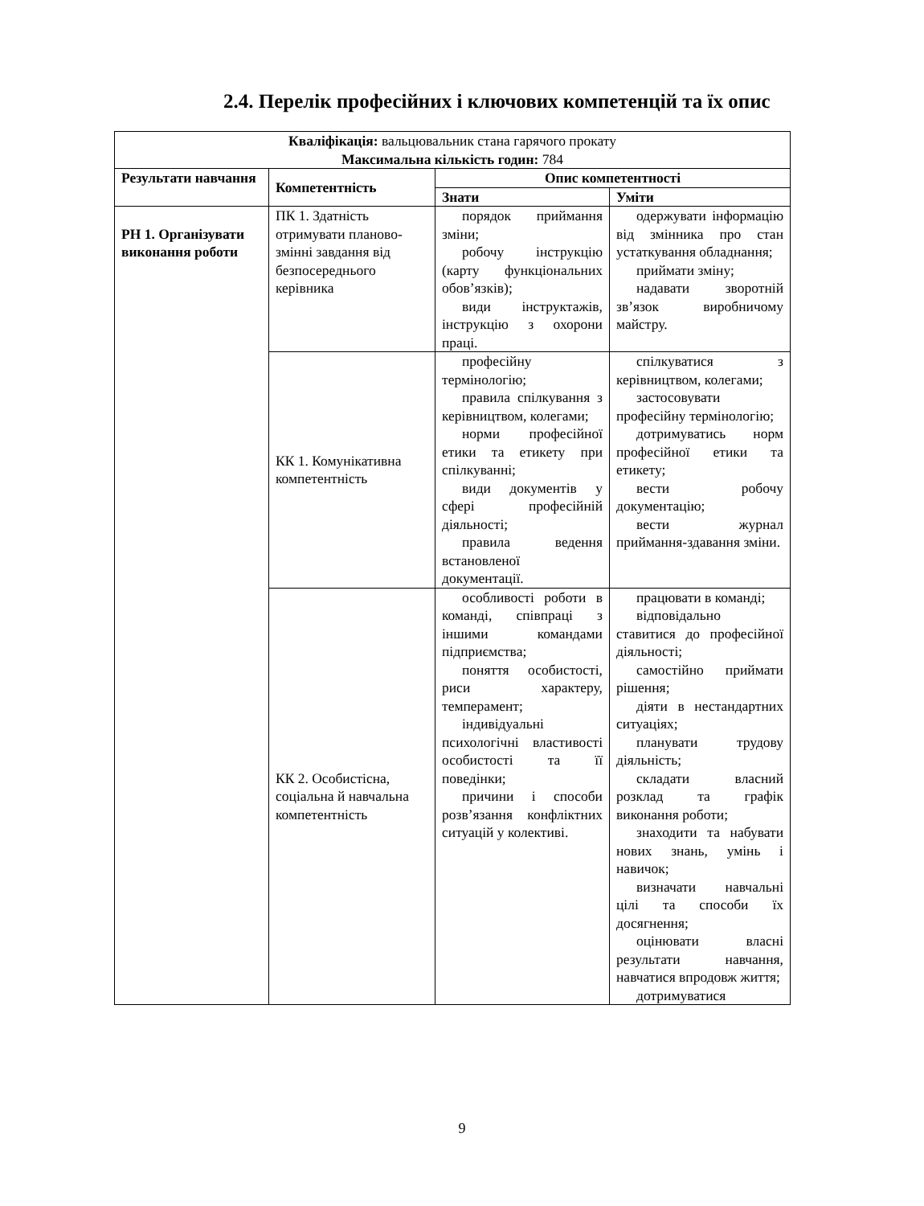2.4. Перелік професійних і ключових компетенцій та їх опис
| Кваліфікація: вальцювальник стана гарячого прокату Максимальна кількість годин: 784 | | | |
| Результати навчання | Компетентність | Опис компетентності | |
| | | Знати | Уміти |
| РН 1. Організувати виконання роботи | ПК 1. Здатність отримувати планово-змінні завдання від безпосереднього керівника | порядок приймання зміни; робочу інструкцію (карту функціональних обов’язків); види інструктажів, інструкцію з охорони праці. | одержувати інформацію від змінника про стан устаткування обладнання; приймати зміну; надавати зворотній зв’язок виробничому майстру. |
| | КК 1. Комунікативна компетентність | професійну термінологію; правила спілкування з керівництвом, колегами; норми професійної етики та етикету при спілкуванні; види документів у сфері професійній діяльності; правила ведення встановленої документації. | спілкуватися з керівництвом, колегами; застосовувати професійну термінологію; дотримуватись норм професійної етики та етикету; вести робочу документацію; вести журнал приймання-здавання зміни. |
| | КК 2. Особистісна, соціальна й навчальна компетентність | особливості роботи в команді, співпраці з іншими командами підприємства; поняття особистості, риси характеру, темперамент; індивідуальні психологічні властивості особистості та її поведінки; причини і способи розв’язання конфліктних ситуацій у колективі. | працювати в команді; відповідально ставитися до професійної діяльності; самостійно приймати рішення; діяти в нестандартних ситуаціях; планувати трудову діяльність; складати власний розклад та графік виконання роботи; знаходити та набувати нових знань, умінь і навичок; визначати навчальні цілі та способи їх досягнення; оцінювати власні результати навчання, навчатися впродовж життя; дотримуватися |
9